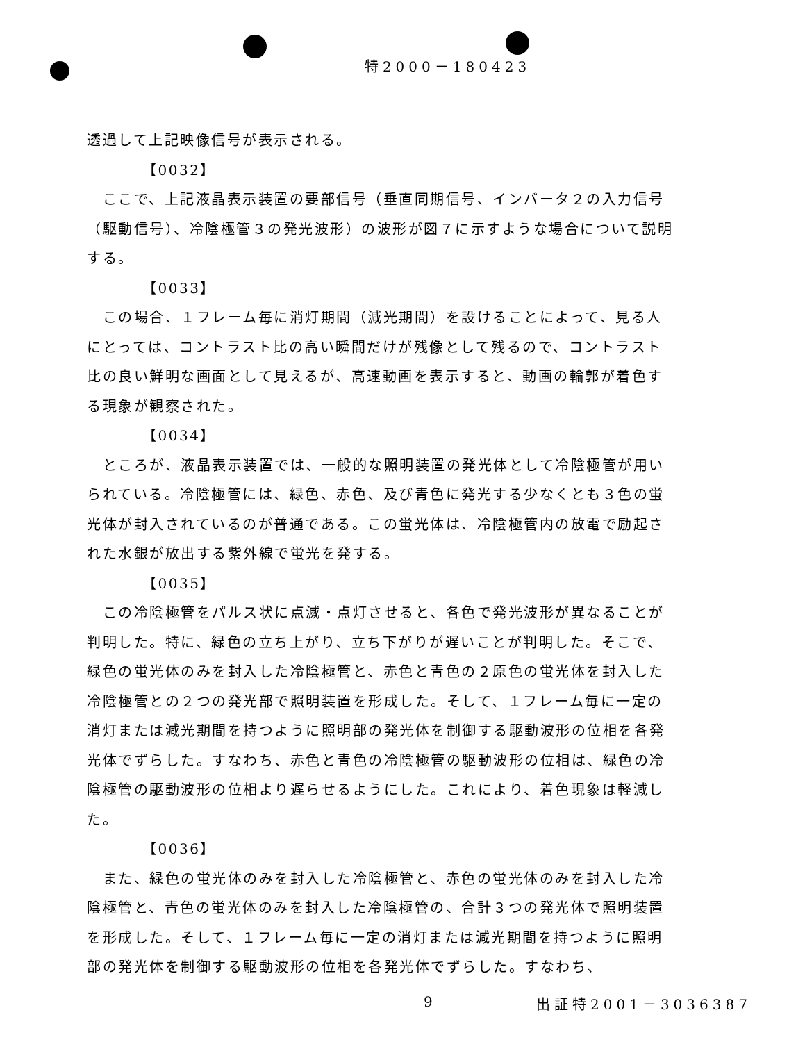特2000－180423
透過して上記映像信号が表示される。
【0032】
　ここで、上記液晶表示装置の要部信号（垂直同期信号、インバータ２の入力信号（駆動信号）、冷陰極管３の発光波形）の波形が図７に示すような場合について説明する。
【0033】
　この場合、１フレーム毎に消灯期間（減光期間）を設けることによって、見る人にとっては、コントラスト比の高い瞬間だけが残像として残るので、コントラスト比の良い鮮明な画面として見えるが、高速動画を表示すると、動画の輪郭が着色する現象が観察された。
【0034】
　ところが、液晶表示装置では、一般的な照明装置の発光体として冷陰極管が用いられている。冷陰極管には、緑色、赤色、及び青色に発光する少なくとも３色の蛍光体が封入されているのが普通である。この蛍光体は、冷陰極管内の放電で励起された水銀が放出する紫外線で蛍光を発する。
【0035】
　この冷陰極管をパルス状に点滅・点灯させると、各色で発光波形が異なることが判明した。特に、緑色の立ち上がり、立ち下がりが遅いことが判明した。そこで、緑色の蛍光体のみを封入した冷陰極管と、赤色と青色の２原色の蛍光体を封入した冷陰極管との２つの発光部で照明装置を形成した。そして、１フレーム毎に一定の消灯または減光期間を持つように照明部の発光体を制御する駆動波形の位相を各発光体でずらした。すなわち、赤色と青色の冷陰極管の駆動波形の位相は、緑色の冷陰極管の駆動波形の位相より遅らせるようにした。これにより、着色現象は軽減した。
【0036】
　また、緑色の蛍光体のみを封入した冷陰極管と、赤色の蛍光体のみを封入した冷陰極管と、青色の蛍光体のみを封入した冷陰極管の、合計３つの発光体で照明装置を形成した。そして、１フレーム毎に一定の消灯または減光期間を持つように照明部の発光体を制御する駆動波形の位相を各発光体でずらした。すなわち、
9 出証特2001－3036387